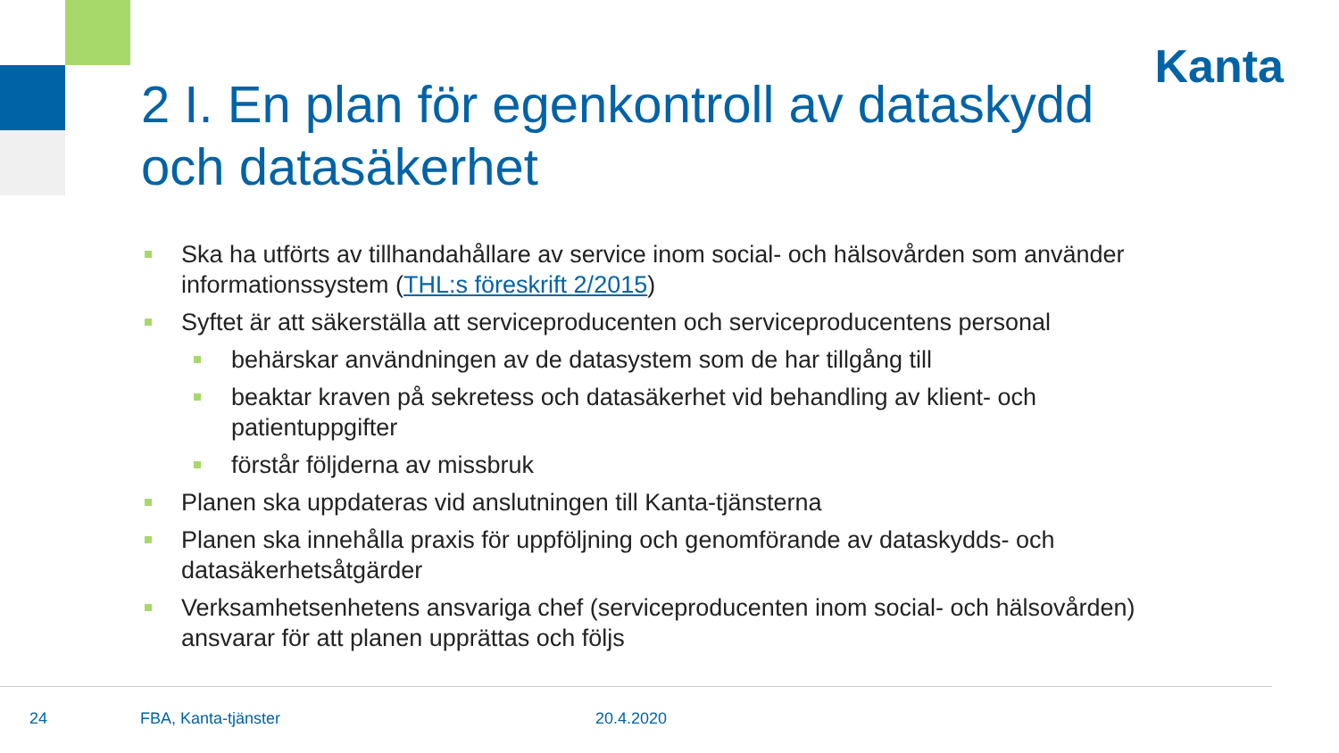Kanta
2 I. En plan för egenkontroll av dataskydd och datasäkerhet
Ska ha utförts av tillhandahållare av service inom social- och hälsovården som använder informationssystem (THL:s föreskrift 2/2015)
Syftet är att säkerställa att serviceproducenten och serviceproducentens personal
behärskar användningen av de datasystem som de har tillgång till
beaktar kraven på sekretess och datasäkerhet vid behandling av klient- och patientuppgifter
förstår följderna av missbruk
Planen ska uppdateras vid anslutningen till Kanta-tjänsterna
Planen ska innehålla praxis för uppföljning och genomförande av dataskydds- och datasäkerhetsåtgärder
Verksamhetsenhetens ansvariga chef (serviceproducenten inom social- och hälsovården) ansvarar för att planen upprättas och följs
24 FBA, Kanta-tjänster 20.4.2020